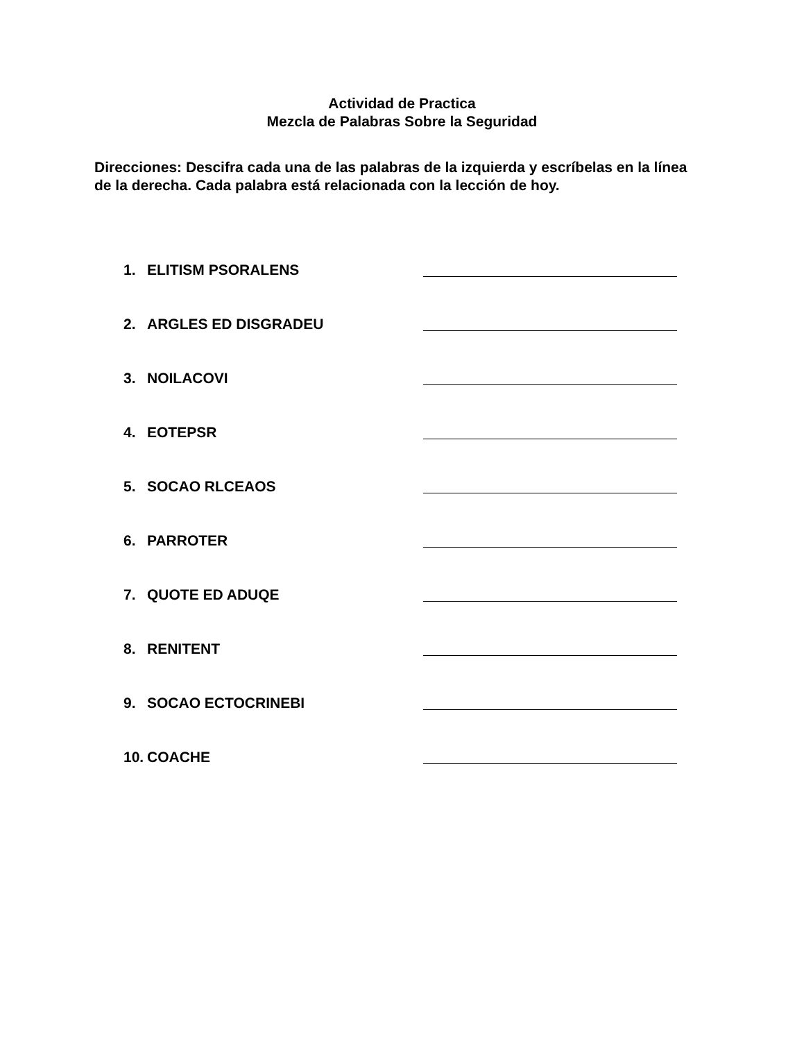Actividad de Practica
Mezcla de Palabras Sobre la Seguridad
Direcciones: Descifra cada una de las palabras de la izquierda y escríbelas en la línea de la derecha. Cada palabra está relacionada con la lección de hoy.
1. ELITISM PSORALENS
2. ARGLES ED DISGRADEU
3. NOILACOVI
4. EOTEPSR
5. SOCAO RLCEAOS
6. PARROTER
7. QUOTE ED ADUQE
8. RENITENT
9. SOCAO ECTOCRINEBI
10. COACHE